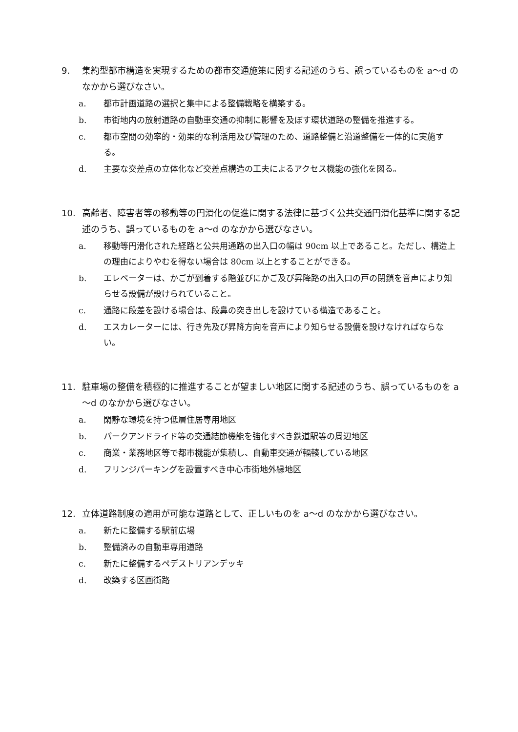9. 集約型都市構造を実現するための都市交通施策に関する記述のうち、誤っているものを a～d のなかから選びなさい。
a. 都市計画道路の選択と集中による整備戦略を構築する。
b. 市街地内の放射道路の自動車交通の抑制に影響を及ぼす環状道路の整備を推進する。
c. 都市空間の効率的・効果的な利活用及び管理のため、道路整備と沿道整備を一体的に実施する。
d. 主要な交差点の立体化など交差点構造の工夫によるアクセス機能の強化を図る。
10. 高齢者、障害者等の移動等の円滑化の促進に関する法律に基づく公共交通円滑化基準に関する記述のうち、誤っているものを a～d のなかから選びなさい。
a. 移動等円滑化された経路と公共用通路の出入口の幅は 90cm 以上であること。ただし、構造上の理由によりやむを得ない場合は 80cm 以上とすることができる。
b. エレベーターは、かごが到着する階並びにかご及び昇降路の出入口の戸の閉鎖を音声により知らせる設備が設けられていること。
c. 通路に段差を設ける場合は、段鼻の突き出しを設けている構造であること。
d. エスカレーターには、行き先及び昇降方向を音声により知らせる設備を設けなければならない。
11. 駐車場の整備を積極的に推進することが望ましい地区に関する記述のうち、誤っているものを a～d のなかから選びなさい。
a. 閑静な環境を持つ低層住居専用地区
b. パークアンドライド等の交通結節機能を強化すべき鉄道駅等の周辺地区
c. 商業・業務地区等で都市機能が集積し、自動車交通が輻輳している地区
d. フリンジパーキングを設置すべき中心市街地外縁地区
12. 立体道路制度の適用が可能な道路として、正しいものを a～d のなかから選びなさい。
a. 新たに整備する駅前広場
b. 整備済みの自動車専用道路
c. 新たに整備するペデストリアンデッキ
d. 改築する区画街路